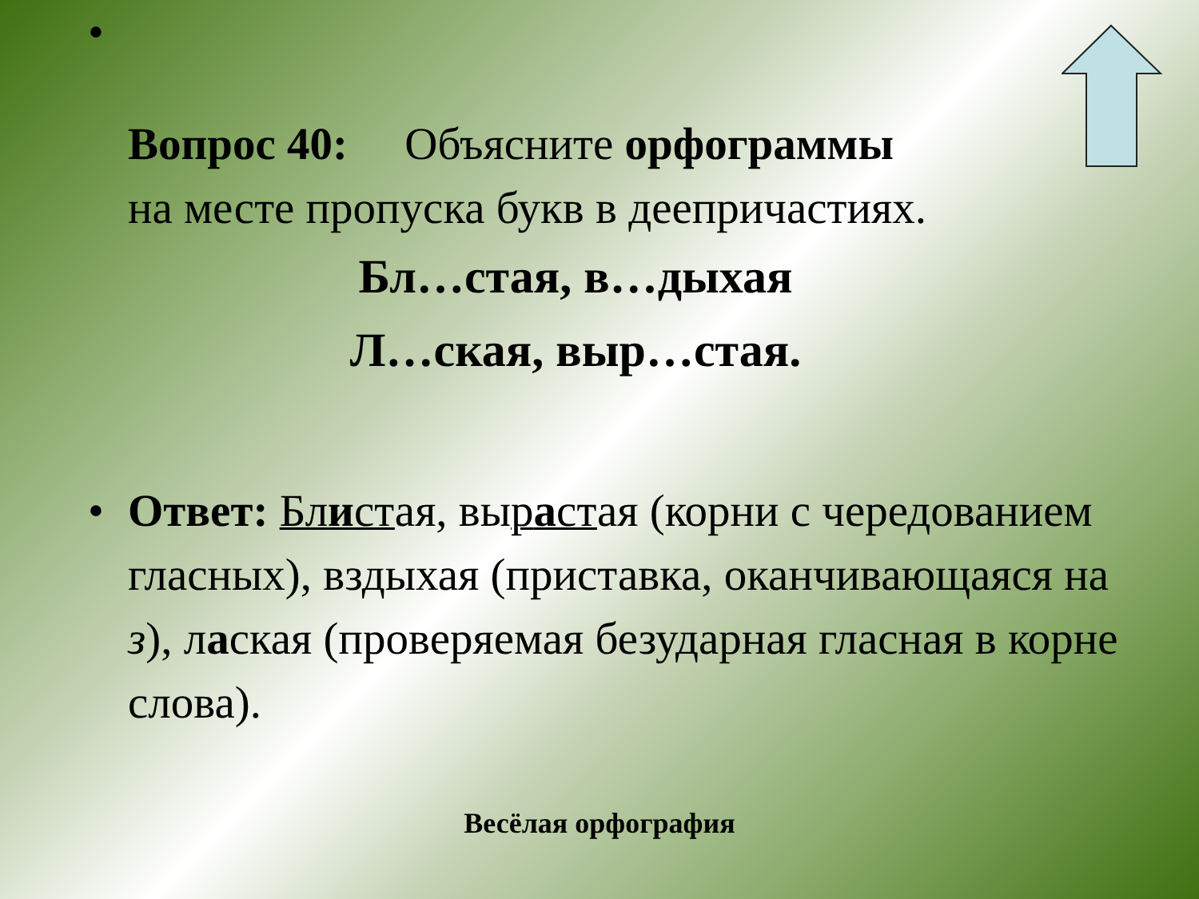•
Вопрос 40: Объясните орфограммы
на месте пропуска букв в деепричастиях.
Бл…стая, в…дыхая
Л…ская, выр…стая.
• Ответ: Блистая, вырастая (корни с чередованием гласных), вздыхая (приставка, оканчивающаяся на з), лаская (проверяемая безударная гласная в корне слова).
Весёлая орфография